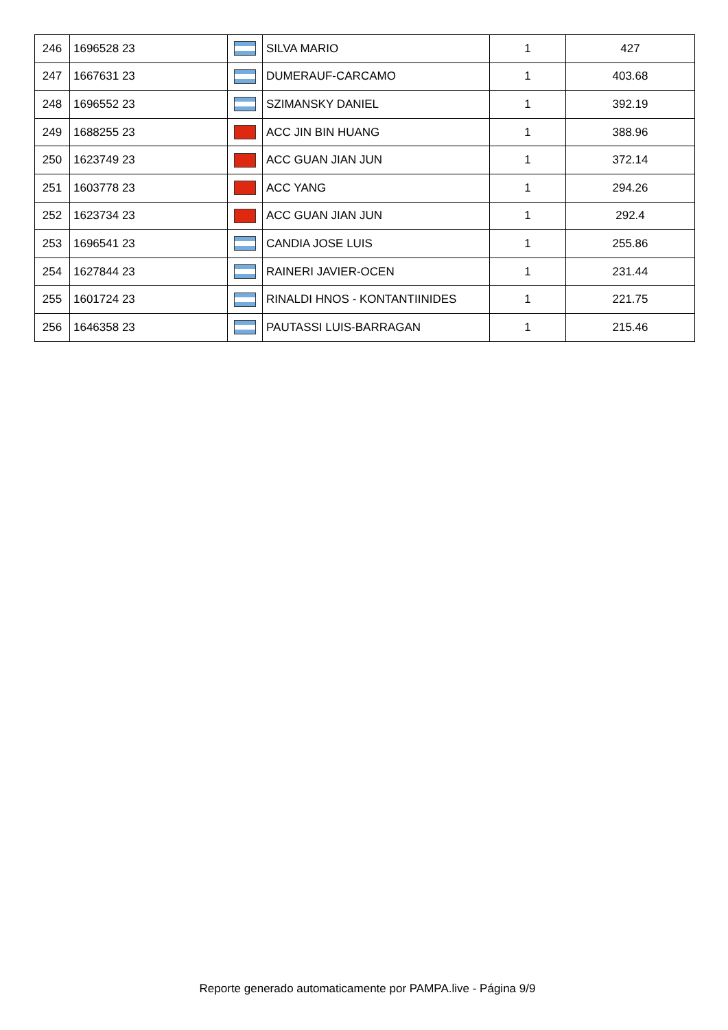| 246 | 1696528 23 | | SILVA MARIO | 1 | 427 |
| 247 | 1667631 23 | | DUMERAUF-CARCAMO | 1 | 403.68 |
| 248 | 1696552 23 | | SZIMANSKY DANIEL | 1 | 392.19 |
| 249 | 1688255 23 | | ACC JIN BIN HUANG | 1 | 388.96 |
| 250 | 1623749 23 | | ACC GUAN JIAN JUN | 1 | 372.14 |
| 251 | 1603778 23 | | ACC YANG | 1 | 294.26 |
| 252 | 1623734 23 | | ACC GUAN JIAN JUN | 1 | 292.4 |
| 253 | 1696541 23 | | CANDIA JOSE LUIS | 1 | 255.86 |
| 254 | 1627844 23 | | RAINERI JAVIER-OCEN | 1 | 231.44 |
| 255 | 1601724 23 | | RINALDI HNOS - KONTANTIINIDES | 1 | 221.75 |
| 256 | 1646358 23 | | PAUTASSI LUIS-BARRAGAN | 1 | 215.46 |
Reporte generado automaticamente por PAMPA.live - Página 9/9